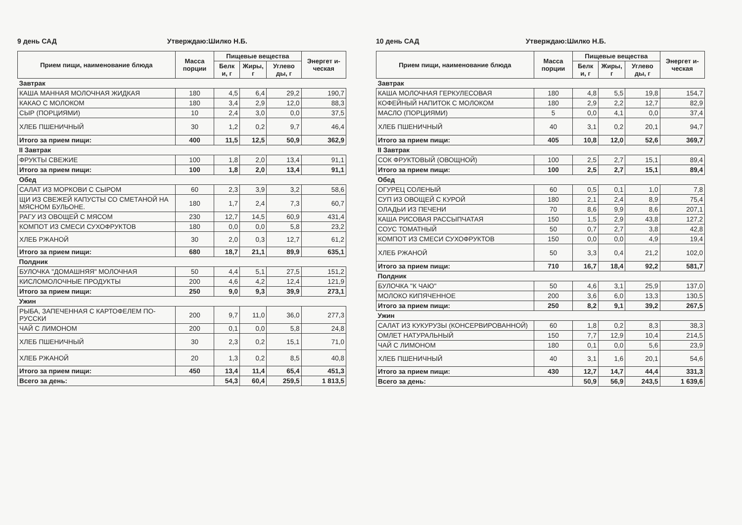9 день САД Утверждаю:Шилко Н.Б.
| Прием пищи, наименование блюда | Масса порции | Пищевые вещества | | | Энергет и-ческая |
| --- | --- | --- | --- | --- | --- |
| | | Белк и, г | Жиры, г | Углево ды, г | |
| Завтрак | | | | | |
| КАША МАННАЯ МОЛОЧНАЯ ЖИДКАЯ | 180 | 4,5 | 6,4 | 29,2 | 190,7 |
| КАКАО С МОЛОКОМ | 180 | 3,4 | 2,9 | 12,0 | 88,3 |
| СЫР (ПОРЦИЯМИ) | 10 | 2,4 | 3,0 | 0,0 | 37,5 |
| ХЛЕБ ПШЕНИЧНЫЙ | 30 | 1,2 | 0,2 | 9,7 | 46,4 |
| Итого за прием пищи: | 400 | 11,5 | 12,5 | 50,9 | 362,9 |
| II Завтрак | | | | | |
| ФРУКТЫ СВЕЖИЕ | 100 | 1,8 | 2,0 | 13,4 | 91,1 |
| Итого за прием пищи: | 100 | 1,8 | 2,0 | 13,4 | 91,1 |
| Обед | | | | | |
| САЛАТ ИЗ МОРКОВИ С СЫРОМ | 60 | 2,3 | 3,9 | 3,2 | 58,6 |
| ЩИ ИЗ СВЕЖЕЙ КАПУСТЫ СО СМЕТАНОЙ НА МЯСНОМ БУЛЬОНЕ. | 180 | 1,7 | 2,4 | 7,3 | 60,7 |
| РАГУ ИЗ ОВОЩЕЙ С МЯСОМ | 230 | 12,7 | 14,5 | 60,9 | 431,4 |
| КОМПОТ ИЗ СМЕСИ СУХОФРУКТОВ | 180 | 0,0 | 0,0 | 5,8 | 23,2 |
| ХЛЕБ РЖАНОЙ | 30 | 2,0 | 0,3 | 12,7 | 61,2 |
| Итого за прием пищи: | 680 | 18,7 | 21,1 | 89,9 | 635,1 |
| Полдник | | | | | |
| БУЛОЧКА "ДОМАШНЯЯ" МОЛОЧНАЯ | 50 | 4,4 | 5,1 | 27,5 | 151,2 |
| КИСЛОМОЛОЧНЫЕ ПРОДУКТЫ | 200 | 4,6 | 4,2 | 12,4 | 121,9 |
| Итого за прием пищи: | 250 | 9,0 | 9,3 | 39,9 | 273,1 |
| Ужин | | | | | |
| РЫБА, ЗАПЕЧЕННАЯ С КАРТОФЕЛЕМ ПО-РУССКИ | 200 | 9,7 | 11,0 | 36,0 | 277,3 |
| ЧАЙ С ЛИМОНОМ | 200 | 0,1 | 0,0 | 5,8 | 24,8 |
| ХЛЕБ ПШЕНИЧНЫЙ | 30 | 2,3 | 0,2 | 15,1 | 71,0 |
| ХЛЕБ РЖАНОЙ | 20 | 1,3 | 0,2 | 8,5 | 40,8 |
| Итого за прием пищи: | 450 | 13,4 | 11,4 | 65,4 | 451,3 |
| Всего за день: | | 54,3 | 60,4 | 259,5 | 1 813,5 |
10 день САД Утверждаю:Шилко Н.Б.
| Прием пищи, наименование блюда | Масса порции | Пищевые вещества | | | Энергет и-ческая |
| --- | --- | --- | --- | --- | --- |
| | | Белк и, г | Жиры, г | Углево ды, г | |
| Завтрак | | | | | |
| КАША МОЛОЧНАЯ ГЕРКУЛЕСОВАЯ | 180 | 4,8 | 5,5 | 19,8 | 154,7 |
| КОФЕЙНЫЙ НАПИТОК С МОЛОКОМ | 180 | 2,9 | 2,2 | 12,7 | 82,9 |
| МАСЛО (ПОРЦИЯМИ) | 5 | 0,0 | 4,1 | 0,0 | 37,4 |
| ХЛЕБ ПШЕНИЧНЫЙ | 40 | 3,1 | 0,2 | 20,1 | 94,7 |
| Итого за прием пищи: | 405 | 10,8 | 12,0 | 52,6 | 369,7 |
| II Завтрак | | | | | |
| СОК ФРУКТОВЫЙ (ОВОЩНОЙ) | 100 | 2,5 | 2,7 | 15,1 | 89,4 |
| Итого за прием пищи: | 100 | 2,5 | 2,7 | 15,1 | 89,4 |
| Обед | | | | | |
| ОГУРЕЦ СОЛЕНЫЙ | 60 | 0,5 | 0,1 | 1,0 | 7,8 |
| СУП ИЗ ОВОЩЕЙ С КУРОЙ | 180 | 2,1 | 2,4 | 8,9 | 75,4 |
| ОЛАДЬИ ИЗ ПЕЧЕНИ | 70 | 8,6 | 9,9 | 8,6 | 207,1 |
| КАША РИСОВАЯ РАССЫПЧАТАЯ | 150 | 1,5 | 2,9 | 43,8 | 127,2 |
| СОУС ТОМАТНЫЙ | 50 | 0,7 | 2,7 | 3,8 | 42,8 |
| КОМПОТ ИЗ СМЕСИ СУХОФРУКТОВ | 150 | 0,0 | 0,0 | 4,9 | 19,4 |
| ХЛЕБ РЖАНОЙ | 50 | 3,3 | 0,4 | 21,2 | 102,0 |
| Итого за прием пищи: | 710 | 16,7 | 18,4 | 92,2 | 581,7 |
| Полдник | | | | | |
| БУЛОЧКА "К ЧАЮ" | 50 | 4,6 | 3,1 | 25,9 | 137,0 |
| МОЛОКО КИПЯЧЕННОЕ | 200 | 3,6 | 6,0 | 13,3 | 130,5 |
| Итого за прием пищи: | 250 | 8,2 | 9,1 | 39,2 | 267,5 |
| Ужин | | | | | |
| САЛАТ ИЗ КУКУРУЗЫ (КОНСЕРВИРОВАННОЙ) | 60 | 1,8 | 0,2 | 8,3 | 38,3 |
| ОМЛЕТ НАТУРАЛЬНЫЙ | 150 | 7,7 | 12,9 | 10,4 | 214,5 |
| ЧАЙ С ЛИМОНОМ | 180 | 0,1 | 0,0 | 5,6 | 23,9 |
| ХЛЕБ ПШЕНИЧНЫЙ | 40 | 3,1 | 1,6 | 20,1 | 54,6 |
| Итого за прием пищи: | 430 | 12,7 | 14,7 | 44,4 | 331,3 |
| Всего за день: | | 50,9 | 56,9 | 243,5 | 1 639,6 |